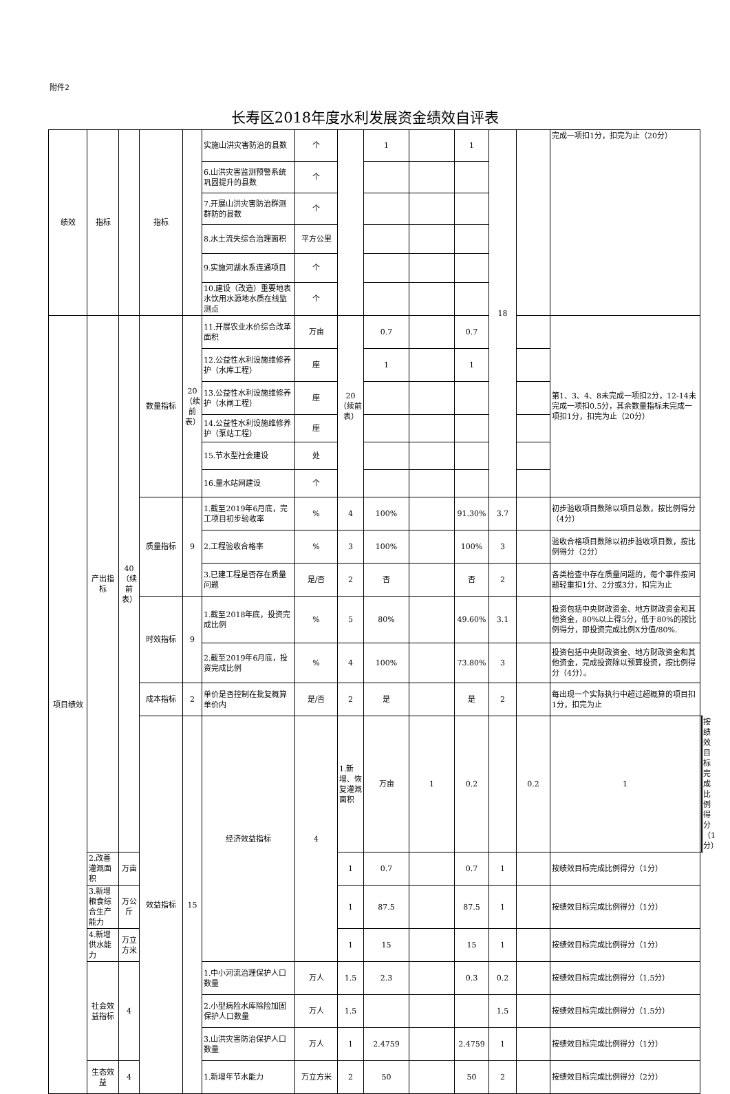附件2
长寿区2018年度水利发展资金绩效自评表
| 绩效 | 指标 | | 指标 | | 实施山洪灾害防治的县数 | 个 | | 1 | | 1 | 18 | | 完成一项扣1分，扣完为止（20分） | | |
| | | | | | 6.山洪灾害监测预警系统巩固提升的县数 | 个 | | | | | | | | | |
| | | | | | 7.开展山洪灾害防治群测群防的县数 | 个 | | | | | | | | | |
| | | | | | 8.水土流失综合治理面积 | 平方公里 | | | | | | | | | |
| | | | | | 9.实施河湖水系连通项目 | 个 | | | | | | | | | |
| | | | | | 10.建设（改造）重要地表水饮用水源地水质在线监测点 | 个 | | | | | | | | | |
| 项目绩效 | 产出指标 | 40（续前表） | 数量指标 | 20（续前表） | 11.开展农业水价综合改革面积 | 万亩 | 20（续前表） | 0.7 | | 0.7 | | | 第1、3、4、8未完成一项扣2分，12-14未完成一项扣0.5分，其余数量指标未完成一项扣1分，扣完为止（20分） | | |
| | | | | | 12.公益性水利设施维修养护（水库工程） | 座 | | 1 | | 1 | | | | | |
| | | | | | 13.公益性水利设施维修养护（水闸工程） | 座 | | | | | | | | | |
| | | | | | 14.公益性水利设施维修养护（泵站工程） | 座 | | | | | | | | | |
| | | | | | 15.节水型社会建设 | 处 | | | | | | | | | |
| | | | | | 16.量水站网建设 | 个 | | | | | | | | | |
| | | | 质量指标 | 9 | 1.截至2019年6月底，完工项目初步验收率 | % | 4 | 100% | | 91.30% | 3.7 | | 初步验收项目数除以项目总数，按比例得分（4分） | | |
| | | | | | 2.工程验收合格率 | % | 3 | 100% | | 100% | 3 | | 验收合格项目数除以初步验收项目数，按比例得分（2分） | | |
| | | | | | 3.已建工程是否存在质量问题 | 是/否 | 2 | 否 | | 否 | 2 | | 各类检查中存在质量问题的，每个事件按问题轻重扣1分、2分或3分，扣完为止 | | |
| | | | 时效指标 | 9 | 1.截至2018年底，投资完成比例 | % | 5 | 80% | | 49.60% | 3.1 | | 投资包括中央财政资金、地方财政资金和其他资金，80%以上得5分，低于80%的按比例得分，即投资完成比例X分值/80%. | | |
| | | | | | 2.截至2019年6月底，投资完成比例 | % | 4 | 100% | | 73.80% | 3 | | 投资包括中央财政资金、地方财政资金和其他资金，完成投资除以预算投资，按比例得分（4分）。 | | |
| | | | 成本指标 | 2 | 单价是否控制在批复概算单价内 | 是/否 | 2 | 是 | | 是 | 2 | | 每出现一个实际执行中超过超概算的项目扣1分，扣完为止 | | |
| | | | 效益指标 | 15 | 经济效益指标 | 4 | 1.新增、恢复灌溉面积 | 万亩 | 1 | 0.2 | | 0.2 | 1 | | 按绩效目标完成比例得分（1分） |
| | 2.改善灌溉面积 | 万亩 | | | | | 1 | 0.7 | | 0.7 | 1 | | 按绩效目标完成比例得分（1分） | | |
| | 3.新增粮食综合生产能力 | 万公斤 | | | | | 1 | 87.5 | | 87.5 | 1 | | 按绩效目标完成比例得分（1分） | | |
| | 4.新增供水能力 | 万立方米 | | | | | 1 | 15 | | 15 | 1 | | 按绩效目标完成比例得分（1分） | | |
| | 社会效益指标 | 4 | | | 1.中小河流治理保护人口数量 | 万人 | 1.5 | 2.3 | | 0.3 | 0.2 | | 按绩效目标完成比例得分（1.5分） | | |
| | | | | | 2.小型病险水库除险加固保护人口数量 | 万人 | 1.5 | | | | 1.5 | | 按绩效目标完成比例得分（1.5分） | | |
| | | | | | 3.山洪灾害防治保护人口数量 | 万人 | 1 | 2.4759 | | 2.4759 | 1 | | 按绩效目标完成比例得分（1分） | | |
| | 生态效益 | 4 | | | 1.新增年节水能力 | 万立方米 | 2 | 50 | | 50 | 2 | | 按绩效目标完成比例得分（2分） | | |